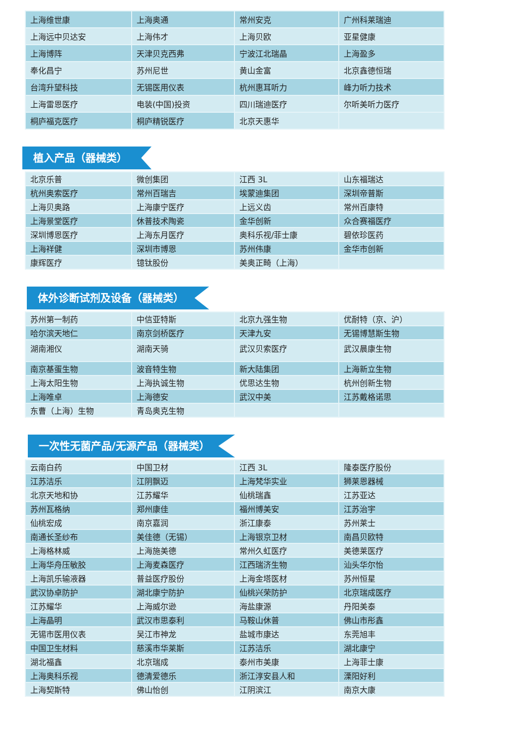| 上海维世康 | 上海奥通 | 常州安克 | 广州科莱瑞迪 |
| 上海远中贝达安 | 上海伟才 | 上海贝欧 | 亚星健康 |
| 上海博阵 | 天津贝克西弗 | 宁波江北瑞晶 | 上海盈多 |
| 奉化昌宁 | 苏州尼世 | 黄山金富 | 北京鑫德恒瑞 |
| 台湾升望科技 | 无锡医用仪表 | 杭州惠耳听力 | 峰力听力技术 |
| 上海雷恩医疗 | 电装(中国)投资 | 四川瑞迪医疗 | 尔听美听力医疗 |
| 桐庐福克医疗 | 桐庐精锐医疗 | 北京天惠华 | |
植入产品（器械类）
| 北京乐普 | 微创集团 | 江西 3L | 山东福瑞达 |
| 杭州奥索医疗 | 常州百瑞吉 | 埃蒙迪集团 | 深圳帝普斯 |
| 上海贝奥路 | 上海康宁医疗 | 上远义齿 | 常州百康特 |
| 上海景堂医疗 | 休普技术陶瓷 | 金华创新 | 众合赛福医疗 |
| 深圳博恩医疗 | 上海东月医疗 | 奥科乐视/菲士康 | 碧依珍医药 |
| 上海祥健 | 深圳市博恩 | 苏州伟康 | 金华市创新 |
| 康辉医疗 | 镱钛股份 | 美奥正畸（上海） | |
体外诊断试剂及设备（器械类）
| 苏州第一制药 | 中信亚特斯 | 北京九强生物 | 优耐特（京、沪） |
| 哈尔滨天地仁 | 南京剑桥医疗 | 天津九安 | 无锡博慧斯生物 |
| 湖南湘仪 | 湖南天骑 | 武汉贝索医疗 | 武汉晨康生物 |
| 南京基蛋生物 | 波音特生物 | 新大陆集团 | 上海新立生物 |
| 上海太阳生物 | 上海执诚生物 | 优思达生物 | 杭州创新生物 |
| 上海唯卓 | 上海德安 | 武汉中美 | 江苏戴格诺思 |
| 东曹（上海）生物 | 青岛奥克生物 | | |
一次性无菌产品/无源产品（器械类）
| 云南白药 | 中国卫材 | 江西 3L | 隆泰医疗股份 |
| 江苏洁乐 | 江阴飘迈 | 上海梵华实业 | 狮莱恩器械 |
| 北京天地和协 | 江苏耀华 | 仙桃瑞鑫 | 江苏亚达 |
| 苏州瓦格纳 | 郑州康佳 | 福州博美安 | 江苏治宇 |
| 仙桃宏成 | 南京嘉润 | 浙江康泰 | 苏州莱士 |
| 南通长圣纱布 | 美佳德（无锡） | 上海银京卫材 | 南昌贝欧特 |
| 上海格林威 | 上海施美德 | 常州久虹医疗 | 美德莱医疗 |
| 上海华舟压敏胶 | 上海麦森医疗 | 江西瑞济生物 | 汕头华尔怡 |
| 上海凯乐输液器 | 普益医疗股份 | 上海金塔医材 | 苏州恒星 |
| 武汉协卓防护 | 湖北康宁防护 | 仙桃兴荣防护 | 北京瑞成医疗 |
| 江苏耀华 | 上海威尔逊 | 海盐康源 | 丹阳美泰 |
| 上海晶明 | 武汉市思泰利 | 马鞍山休普 | 佛山市彤鑫 |
| 无锡市医用仪表 | 吴江市神龙 | 盐城市康达 | 东莞旭丰 |
| 中国卫生材料 | 慈溪市华莱斯 | 江苏洁乐 | 湖北康宁 |
| 湖北福鑫 | 北京瑞成 | 泰州市美康 | 上海菲士康 |
| 上海奥科乐视 | 德清爱德乐 | 浙江淳安县人和 | 溧阳好利 |
| 上海契斯特 | 佛山怡创 | 江阴滨江 | 南京大康 |